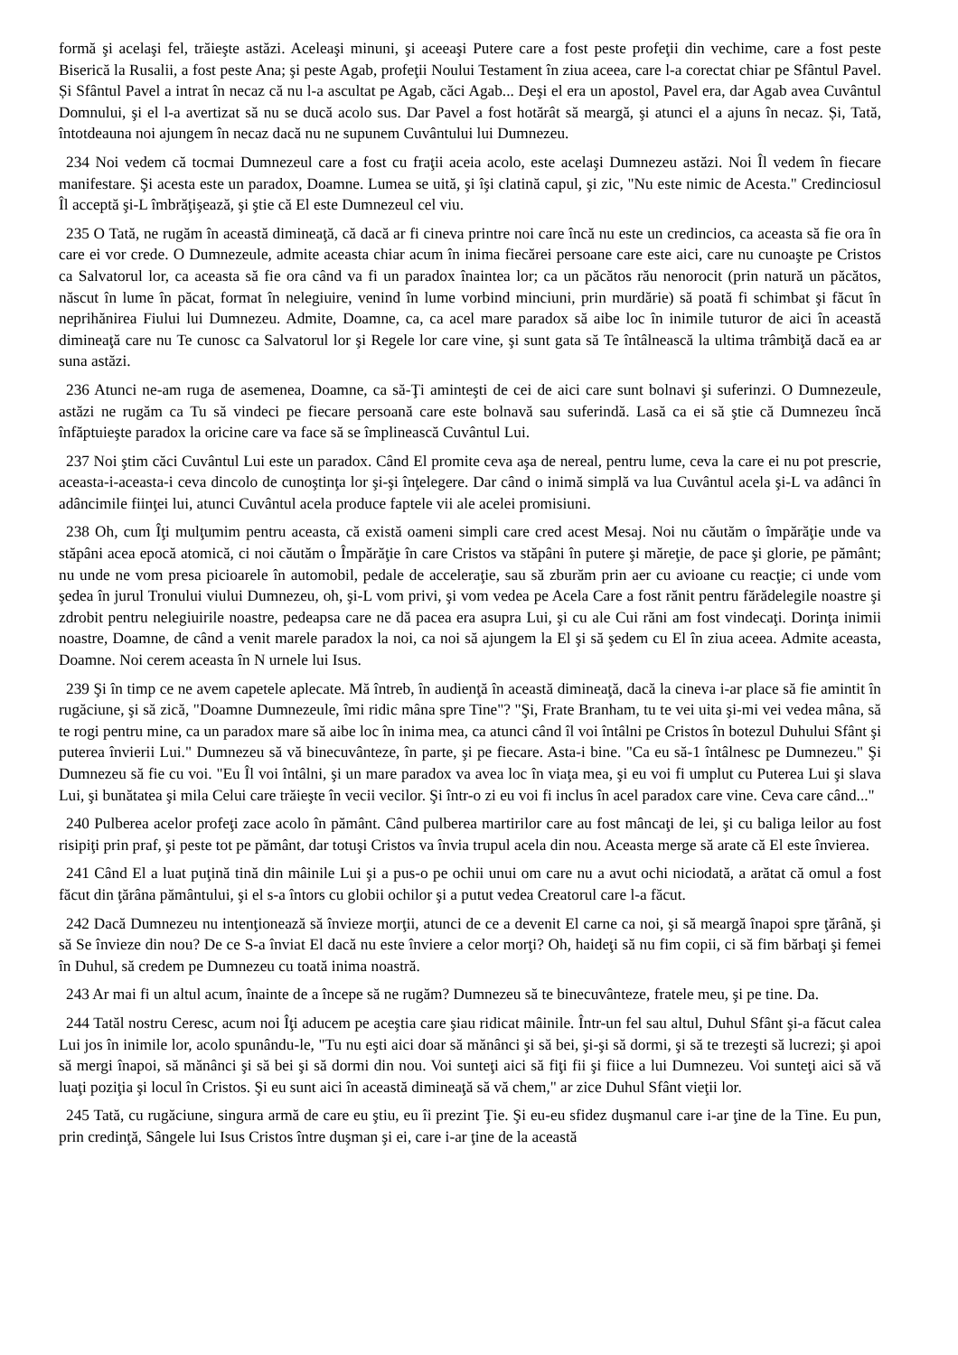formă şi acelaşi fel, trăieşte astăzi. Aceleaşi minuni, şi aceeaşi Putere care a fost peste profeţii din vechime, care a fost peste Biserică la Rusalii, a fost peste Ana; şi peste Agab, profeţii Noului Testament în ziua aceea, care l-a corectat chiar pe Sfântul Pavel. Și Sfântul Pavel a intrat în necaz că nu l-a ascultat pe Agab, căci Agab... Deşi el era un apostol, Pavel era, dar Agab avea Cuvântul Domnului, şi el l-a avertizat să nu se ducă acolo sus. Dar Pavel a fost hotărât să meargă, şi atunci el a ajuns în necaz. Și, Tată, întotdeauna noi ajungem în necaz dacă nu ne supunem Cuvântului lui Dumnezeu.
234 Noi vedem că tocmai Dumnezeul care a fost cu fraţii aceia acolo, este acelaşi Dumnezeu astăzi. Noi Îl vedem în fiecare manifestare. Şi acesta este un paradox, Doamne. Lumea se uită, şi îşi clatină capul, şi zic, "Nu este nimic de Acesta." Credinciosul Îl acceptă şi-L îmbrăţişează, şi ştie că El este Dumnezeul cel viu.
235 O Tată, ne rugăm în această dimineaţă, că dacă ar fi cineva printre noi care încă nu este un credincios, ca aceasta să fie ora în care ei vor crede. O Dumnezeule, admite aceasta chiar acum în inima fiecărei persoane care este aici, care nu cunoaşte pe Cristos ca Salvatorul lor, ca aceasta să fie ora când va fi un paradox înaintea lor; ca un păcătos rău nenorocit (prin natură un păcătos, născut în lume în păcat, format în nelegiuire, venind în lume vorbind minciuni, prin murdărie) să poată fi schimbat şi făcut în neprihănirea Fiului lui Dumnezeu. Admite, Doamne, ca, ca acel mare paradox să aibe loc în inimile tuturor de aici în această dimineaţă care nu Te cunosc ca Salvatorul lor şi Regele lor care vine, şi sunt gata să Te întâlnească la ultima trâmbiţă dacă ea ar suna astăzi.
236 Atunci ne-am ruga de asemenea, Doamne, ca să-Ţi aminteşti de cei de aici care sunt bolnavi şi suferinzi. O Dumnezeule, astăzi ne rugăm ca Tu să vindeci pe fiecare persoană care este bolnavă sau suferindă. Lasă ca ei să ştie că Dumnezeu încă înfăptuieşte paradox la oricine care va face să se împlinească Cuvântul Lui.
237 Noi ştim căci Cuvântul Lui este un paradox. Când El promite ceva aşa de nereal, pentru lume, ceva la care ei nu pot prescrie, aceasta-i-aceasta-i ceva dincolo de cunoştinţa lor şi-şi înţelegere. Dar când o inimă simplă va lua Cuvântul acela şi-L va adânci în adâncimile fiinţei lui, atunci Cuvântul acela produce faptele vii ale acelei promisiuni.
238 Oh, cum Îţi mulţumim pentru aceasta, că există oameni simpli care cred acest Mesaj. Noi nu căutăm o împărăţie unde va stăpâni acea epocă atomică, ci noi căutăm o Împărăţie în care Cristos va stăpâni în putere şi măreţie, de pace şi glorie, pe pământ; nu unde ne vom presa picioarele în automobil, pedale de acceleraţie, sau să zburăm prin aer cu avioane cu reacţie; ci unde vom şedea în jurul Tronului viului Dumnezeu, oh, şi-L vom privi, şi vom vedea pe Acela Care a fost rănit pentru fărădelegile noastre şi zdrobit pentru nelegiuirile noastre, pedeapsa care ne dă pacea era asupra Lui, şi cu ale Cui răni am fost vindecaţi. Dorinţa inimii noastre, Doamne, de când a venit marele paradox la noi, ca noi să ajungem la El şi să şedem cu El în ziua aceea. Admite aceasta, Doamne. Noi cerem aceasta în N urnele lui Isus.
239 Şi în timp ce ne avem capetele aplecate. Mă întreb, în audienţă în această dimineaţă, dacă la cineva i-ar place să fie amintit în rugăciune, şi să zică, "Doamne Dumnezeule, îmi ridic mâna spre Tine"? "Şi, Frate Branham, tu te vei uita şi-mi vei vedea mâna, să te rogi pentru mine, ca un paradox mare să aibe loc în inima mea, ca atunci când îl voi întâlni pe Cristos în botezul Duhului Sfânt şi puterea învierii Lui." Dumnezeu să vă binecuvânteze, în parte, şi pe fiecare. Asta-i bine. "Ca eu să-1 întâlnesc pe Dumnezeu." Şi Dumnezeu să fie cu voi. "Eu Îl voi întâlni, şi un mare paradox va avea loc în viaţa mea, şi eu voi fi umplut cu Puterea Lui şi slava Lui, şi bunătatea şi mila Celui care trăieşte în vecii vecilor. Şi într-o zi eu voi fi inclus în acel paradox care vine. Ceva care când..."
240 Pulberea acelor profeţi zace acolo în pământ. Când pulberea martirilor care au fost mâncaţi de lei, şi cu baliga leilor au fost risipiţi prin praf, şi peste tot pe pământ, dar totuşi Cristos va învia trupul acela din nou. Aceasta merge să arate că El este învierea.
241 Când El a luat puţină tină din mâinile Lui şi a pus-o pe ochii unui om care nu a avut ochi niciodată, a arătat că omul a fost făcut din ţărâna pământului, şi el s-a întors cu globii ochilor şi a putut vedea Creatorul care l-a făcut.
242 Dacă Dumnezeu nu intenţionează să învieze morţii, atunci de ce a devenit El carne ca noi, şi să meargă înapoi spre ţărână, şi să Se învieze din nou? De ce S-a înviat El dacă nu este înviere a celor morţi? Oh, haideţi să nu fim copii, ci să fim bărbaţi şi femei în Duhul, să credem pe Dumnezeu cu toată inima noastră.
243 Ar mai fi un altul acum, înainte de a începe să ne rugăm? Dumnezeu să te binecuvânteze, fratele meu, şi pe tine. Da.
244 Tatăl nostru Ceresc, acum noi Îţi aducem pe aceştia care şiau ridicat mâinile. Într-un fel sau altul, Duhul Sfânt şi-a făcut calea Lui jos în inimile lor, acolo spunându-le, "Tu nu eşti aici doar să mănânci şi să bei, şi-şi să dormi, şi să te trezeşti să lucrezi; şi apoi să mergi înapoi, să mănânci şi să bei şi să dormi din nou. Voi sunteţi aici să fiţi fii şi fiice a lui Dumnezeu. Voi sunteţi aici să vă luaţi poziţia şi locul în Cristos. Şi eu sunt aici în această dimineaţă să vă chem," ar zice Duhul Sfânt vieţii lor.
245 Tată, cu rugăciune, singura armă de care eu ştiu, eu îi prezint Ţie. Şi eu-eu sfidez duşmanul care i-ar ţine de la Tine. Eu pun, prin credinţă, Sângele lui Isus Cristos între duşman şi ei, care i-ar ţine de la această